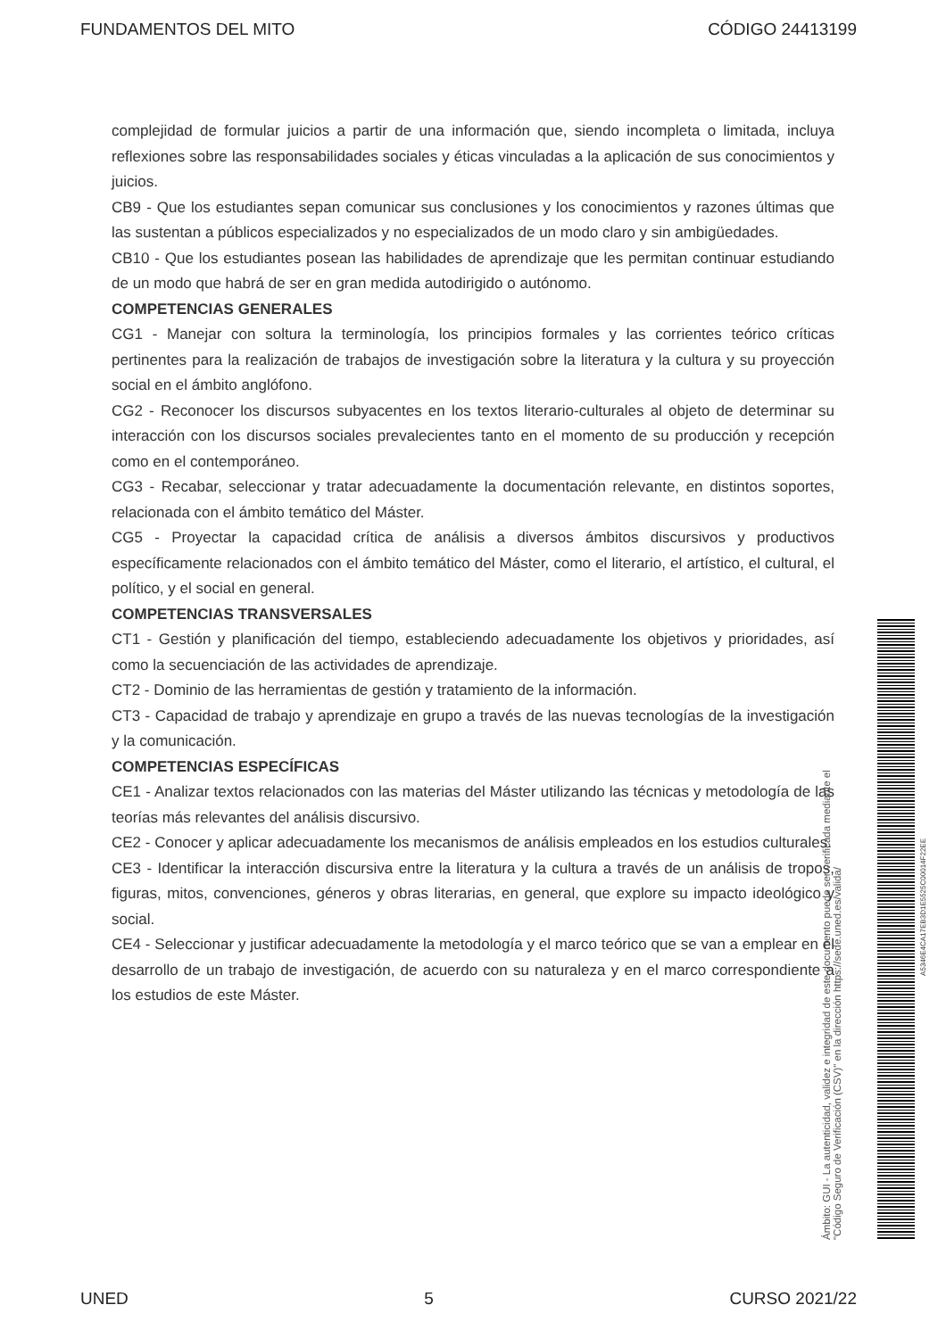FUNDAMENTOS DEL MITO CÓDIGO 24413199
complejidad de formular juicios a partir de una información que, siendo incompleta o limitada, incluya reflexiones sobre las responsabilidades sociales y éticas vinculadas a la aplicación de sus conocimientos y juicios.
CB9 - Que los estudiantes sepan comunicar sus conclusiones y los conocimientos y razones últimas que las sustentan a públicos especializados y no especializados de un modo claro y sin ambigüedades.
CB10 - Que los estudiantes posean las habilidades de aprendizaje que les permitan continuar estudiando de un modo que habrá de ser en gran medida autodirigido o autónomo.
COMPETENCIAS GENERALES
CG1 - Manejar con soltura la terminología, los principios formales y las corrientes teórico críticas pertinentes para la realización de trabajos de investigación sobre la literatura y la cultura y su proyección social en el ámbito anglófono.
CG2 - Reconocer los discursos subyacentes en los textos literario-culturales al objeto de determinar su interacción con los discursos sociales prevalecientes tanto en el momento de su producción y recepción como en el contemporáneo.
CG3 - Recabar, seleccionar y tratar adecuadamente la documentación relevante, en distintos soportes, relacionada con el ámbito temático del Máster.
CG5 - Proyectar la capacidad crítica de análisis a diversos ámbitos discursivos y productivos específicamente relacionados con el ámbito temático del Máster, como el literario, el artístico, el cultural, el político, y el social en general.
COMPETENCIAS TRANSVERSALES
CT1 - Gestión y planificación del tiempo, estableciendo adecuadamente los objetivos y prioridades, así como la secuenciación de las actividades de aprendizaje.
CT2 - Dominio de las herramientas de gestión y tratamiento de la información.
CT3 - Capacidad de trabajo y aprendizaje en grupo a través de las nuevas tecnologías de la investigación y la comunicación.
COMPETENCIAS ESPECÍFICAS
CE1 - Analizar textos relacionados con las materias del Máster utilizando las técnicas y metodología de las teorías más relevantes del análisis discursivo.
CE2 - Conocer y aplicar adecuadamente los mecanismos de análisis empleados en los estudios culturales.
CE3 - Identificar la interacción discursiva entre la literatura y la cultura a través de un análisis de tropos, figuras, mitos, convenciones, géneros y obras literarias, en general, que explore su impacto ideológico y social.
CE4 - Seleccionar y justificar adecuadamente la metodología y el marco teórico que se van a emplear en el desarrollo de un trabajo de investigación, de acuerdo con su naturaleza y en el marco correspondiente a los estudios de este Máster.
Ámbito: GUI - La autenticidad, validez e integridad de este documento puede ser verificada mediante el
"Código Seguro de Verificación (CSV)" en la dirección https://sede.uned.es/valida/
A5346E4CA17EB3D1E5525C00014F22EE
UNED 5 CURSO 2021/22